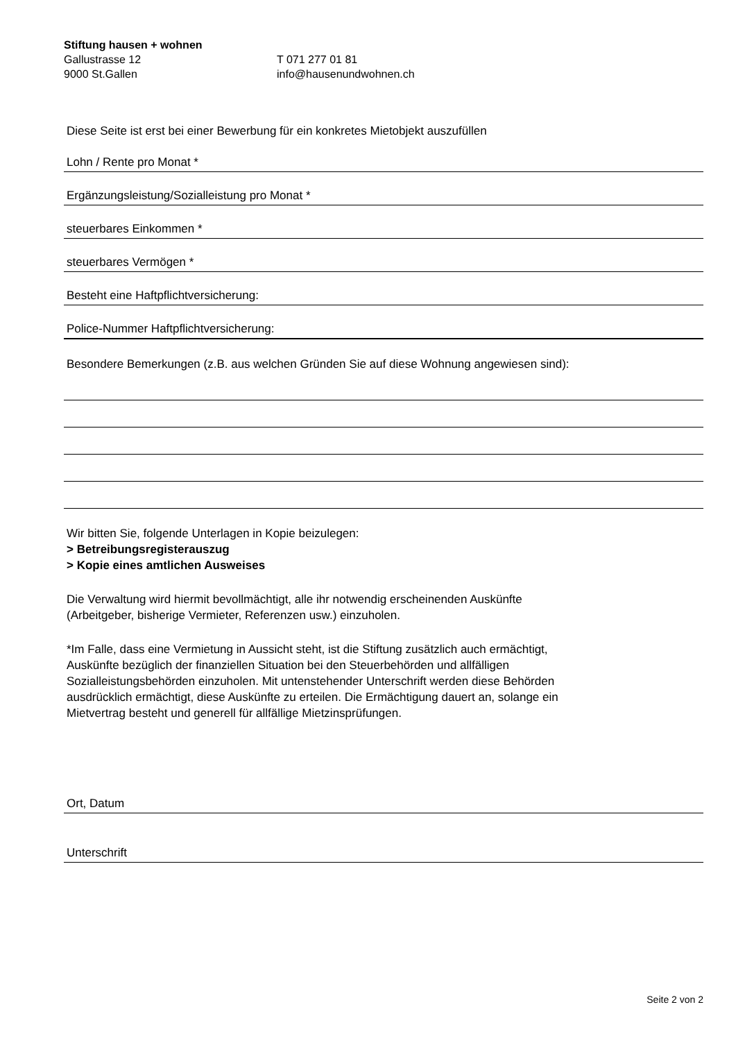Stiftung hausen + wohnen
Gallustrasse 12 T 071 277 01 81
9000 St.Gallen info@hausenundwohnen.ch
Diese Seite ist erst bei einer Bewerbung für ein konkretes Mietobjekt auszufüllen
Lohn / Rente pro Monat *
Ergänzungsleistung/Sozialleistung pro Monat *
steuerbares Einkommen *
steuerbares Vermögen *
Besteht eine Haftpflichtversicherung:
Police-Nummer Haftpflichtversicherung:
Besondere Bemerkungen (z.B. aus welchen Gründen Sie auf diese Wohnung angewiesen sind):
Wir bitten Sie, folgende Unterlagen in Kopie beizulegen:
> Betreibungsregisterauszug
> Kopie eines amtlichen Ausweises
Die Verwaltung wird hiermit bevollmächtigt, alle ihr notwendig erscheinenden Auskünfte
(Arbeitgeber, bisherige Vermieter, Referenzen usw.) einzuholen.
*Im Falle, dass eine Vermietung in Aussicht steht, ist die Stiftung zusätzlich auch ermächtigt,
Auskünfte bezüglich der finanziellen Situation bei den Steuerbehörden und allfälligen
Sozialleistungsbehörden einzuholen. Mit untenstehender Unterschrift werden diese Behörden
ausdrücklich ermächtigt, diese Auskünfte zu erteilen. Die Ermächtigung dauert an, solange ein
Mietvertrag besteht und generell für allfällige Mietzinsprüfungen.
Ort, Datum
Unterschrift
Seite 2 von 2